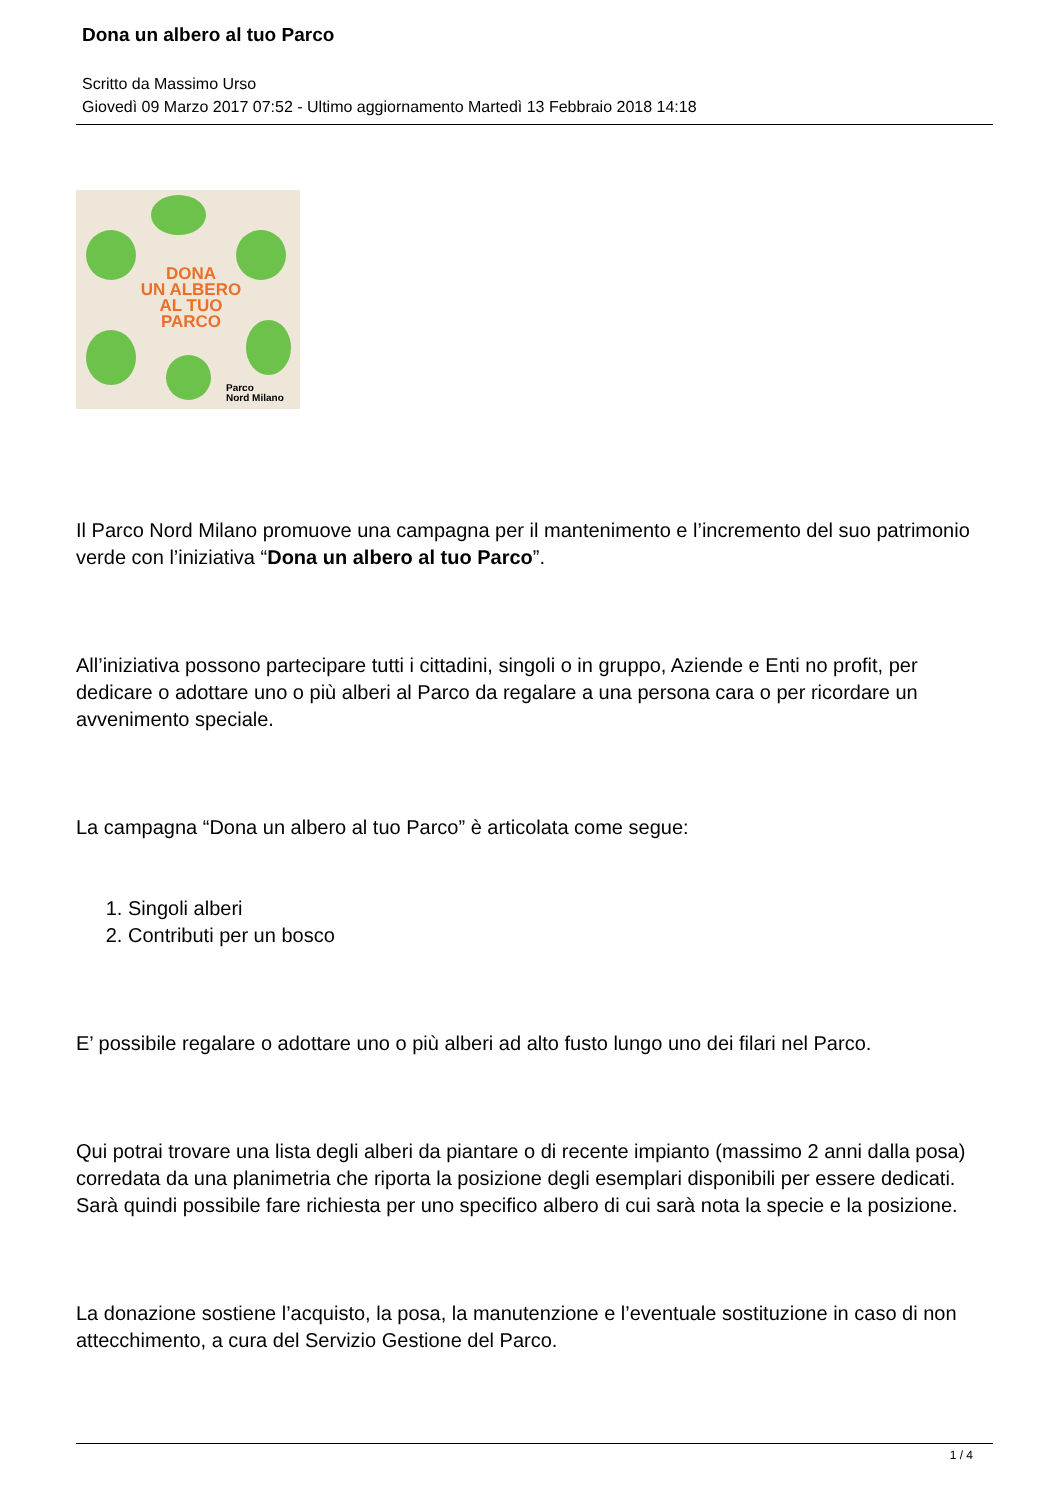Dona un albero al tuo Parco
Scritto da Massimo Urso
Giovedì 09 Marzo 2017 07:52 - Ultimo aggiornamento Martedì 13 Febbraio 2018 14:18
DONA
UN ALBERO
AL TUO
PARCO
Parco
Nord Milano
Il Parco Nord Milano promuove una campagna per il mantenimento e l’incremento del suo patrimonio verde con l’iniziativa “Dona un albero al tuo Parco”.
All’iniziativa possono partecipare tutti i cittadini, singoli o in gruppo, Aziende e Enti no profit, per dedicare o adottare uno o più alberi al Parco da regalare a una persona cara o per ricordare un avvenimento speciale.
La campagna “Dona un albero al tuo Parco” è articolata come segue:
1. Singoli alberi
2. Contributi per un bosco
E’ possibile regalare o adottare uno o più alberi ad alto fusto lungo uno dei filari nel Parco.
Qui potrai trovare una lista degli alberi da piantare o di recente impianto (massimo 2 anni dalla posa) corredata da una planimetria che riporta la posizione degli esemplari disponibili per essere dedicati. Sarà quindi possibile fare richiesta per uno specifico albero di cui sarà nota la specie e la posizione.
La donazione sostiene l’acquisto, la posa, la manutenzione e l’eventuale sostituzione in caso di non attecchimento, a cura del Servizio Gestione del Parco.
1 / 4